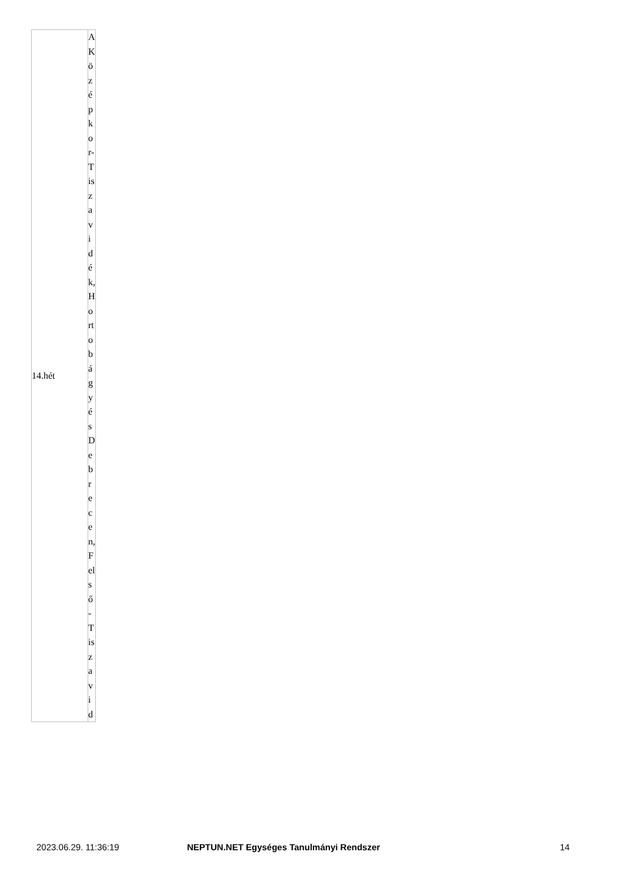| 14.hét | A Középkor-Tiszavidék, Hortobágy és Debrecen, Felső-Tiszavid |
2023.06.29. 11:36:19 NEPTUN.NET Egységes Tanulmányi Rendszer 14